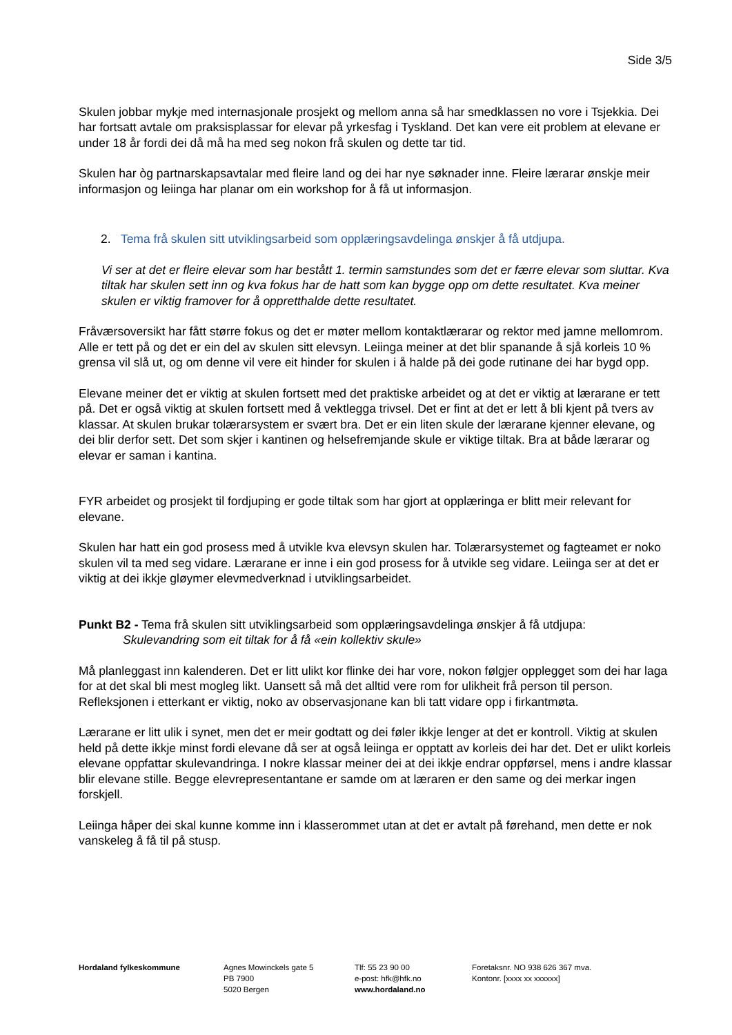Side 3/5
Skulen jobbar mykje med internasjonale prosjekt og mellom anna så har smedklassen no vore i Tsjekkia. Dei har fortsatt avtale om praksisplassar for elevar på yrkesfag i Tyskland. Det kan vere eit problem at elevane er under 18 år fordi dei då må ha med seg nokon frå skulen og dette tar tid.
Skulen har òg partnarskapsavtalar med fleire land og dei har nye søknader inne. Fleire lærarar ønskje meir informasjon og leiinga har planar om ein workshop for å få ut informasjon.
2. Tema frå skulen sitt utviklingsarbeid som opplæringsavdelinga ønskjer å få utdjupa.
Vi ser at det er fleire elevar som har bestått 1. termin samstundes som det er færre elevar som sluttar. Kva tiltak har skulen sett inn og kva fokus har de hatt som kan bygge opp om dette resultatet. Kva meiner skulen er viktig framover for å oppretthalde dette resultatet.
Fråværsoversikt har fått større fokus og det er møter mellom kontaktlærarar og rektor med jamne mellomrom. Alle er tett på og det er ein del av skulen sitt elevsyn. Leiinga meiner at det blir spanande å sjå korleis 10 % grensa vil slå ut, og om denne vil vere eit hinder for skulen i å halde på dei gode rutinane dei har bygd opp.
Elevane meiner det er viktig at skulen fortsett med det praktiske arbeidet og at det er viktig at lærarane er tett på. Det er også viktig at skulen fortsett med å vektlegga trivsel. Det er fint at det er lett å bli kjent på tvers av klassar. At skulen brukar tolærarsystem er svært bra. Det er ein liten skule der lærarane kjenner elevane, og dei blir derfor sett. Det som skjer i kantinen og helsefremjande skule er viktige tiltak. Bra at både lærarar og elevar er saman i kantina.
FYR arbeidet og prosjekt til fordjuping er gode tiltak som har gjort at opplæringa er blitt meir relevant for elevane.
Skulen har hatt ein god prosess med å utvikle kva elevsyn skulen har. Tolærarsystemet og fagteamet er noko skulen vil ta med seg vidare. Lærarane er inne i ein god prosess for å utvikle seg vidare. Leiinga ser at det er viktig at dei ikkje gløymer elevmedverknad i utviklingsarbeidet.
Punkt B2 - Tema frå skulen sitt utviklingsarbeid som opplæringsavdelinga ønskjer å få utdjupa:
Skulevandring som eit tiltak for å få «ein kollektiv skule»
Må planleggast inn kalenderen. Det er litt ulikt kor flinke dei har vore, nokon følgjer opplegget som dei har laga for at det skal bli mest mogleg likt. Uansett så må det alltid vere rom for ulikheit frå person til person. Refleksjonen i etterkant er viktig, noko av observasjonane kan bli tatt vidare opp i firkantmøta.
Lærarane er litt ulik i synet, men det er meir godtatt og dei føler ikkje lenger at det er kontroll. Viktig at skulen held på dette ikkje minst fordi elevane då ser at også leiinga er opptatt av korleis dei har det. Det er ulikt korleis elevane oppfattar skulevandringa. I nokre klassar meiner dei at dei ikkje endrar oppførsel, mens i andre klassar blir elevane stille. Begge elevrepresentantane er samde om at læraren er den same og dei merkar ingen forskjell.
Leiinga håper dei skal kunne komme inn i klasserommet utan at det er avtalt på førehand, men dette er nok vanskeleg å få til på stusp.
Hordaland fylkeskommune Agnes Mowinckels gate 5
PB 7900
5020 Bergen
Tlf: 55 23 90 00
e-post: hfk@hfk.no
www.hordaland.no
Foretaksnr. NO 938 626 367 mva.
Kontonr. [xxxx xx xxxxxx]